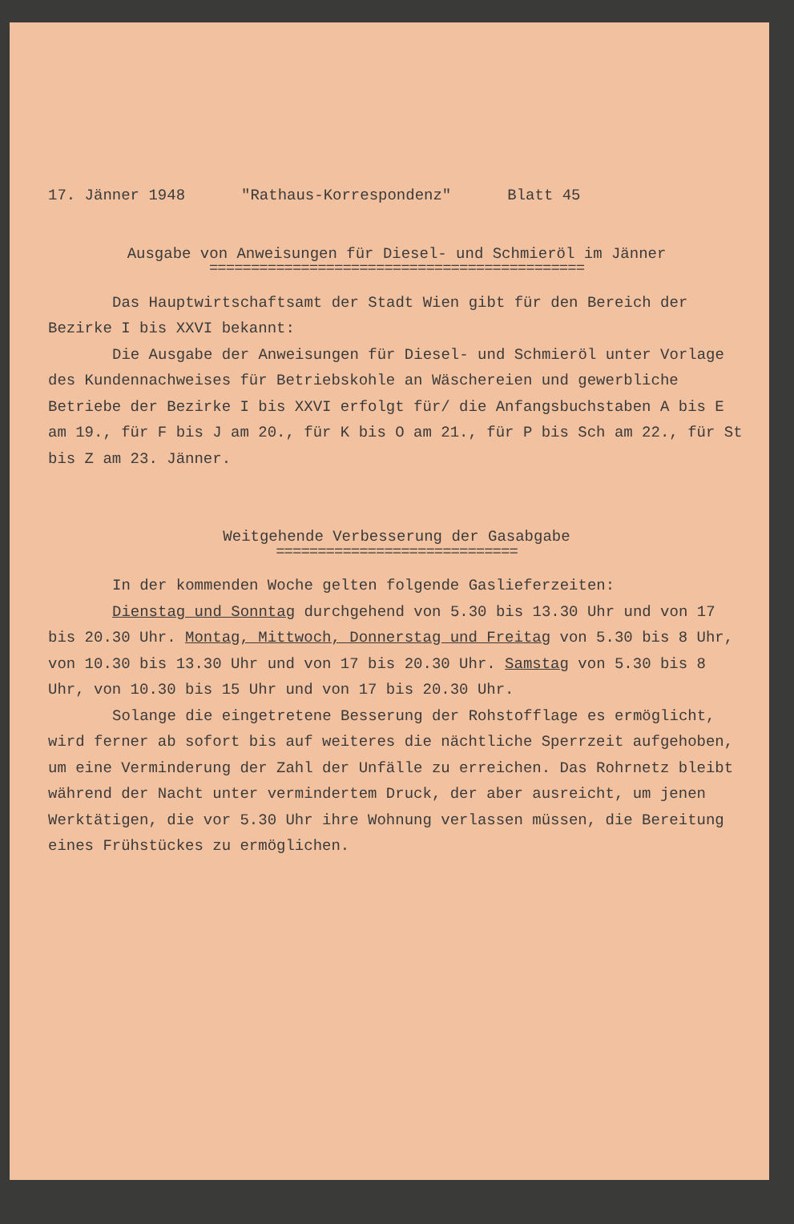17. Jänner 1948 "Rathaus-Korrespondenz" Blatt 45
Ausgabe von Anweisungen für Diesel- und Schmieröl im Jänner
=============================================
Das Hauptwirtschaftsamt der Stadt Wien gibt für den Bereich der Bezirke I bis XXVI bekannt:
Die Ausgabe der Anweisungen für Diesel- und Schmieröl unter Vorlage des Kundennachweises für Betriebskohle an Wäschereien und gewerbliche Betriebe der Bezirke I bis XXVI erfolgt für/ die Anfangsbuchstaben A bis E am 19., für F bis J am 20., für K bis O am 21., für P bis Sch am 22., für St bis Z am 23. Jänner.
Weitgehende Verbesserung der Gasabgabe
=============================
In der kommenden Woche gelten folgende Gaslieferzeiten:
Dienstag und Sonntag durchgehend von 5.30 bis 13.30 Uhr und von 17 bis 20.30 Uhr. Montag, Mittwoch, Donnerstag und Freitag von 5.30 bis 8 Uhr, von 10.30 bis 13.30 Uhr und von 17 bis 20.30 Uhr. Samstag von 5.30 bis 8 Uhr, von 10.30 bis 15 Uhr und von 17 bis 20.30 Uhr.
Solange die eingetretene Besserung der Rohstofflage es ermöglicht, wird ferner ab sofort bis auf weiteres die nächtliche Sperrzeit aufgehoben, um eine Verminderung der Zahl der Unfälle zu erreichen. Das Rohrnetz bleibt während der Nacht unter vermindertem Druck, der aber ausreicht, um jenen Werktätigen, die vor 5.30 Uhr ihre Wohnung verlassen müssen, die Bereitung eines Frühstückes zu ermöglichen.